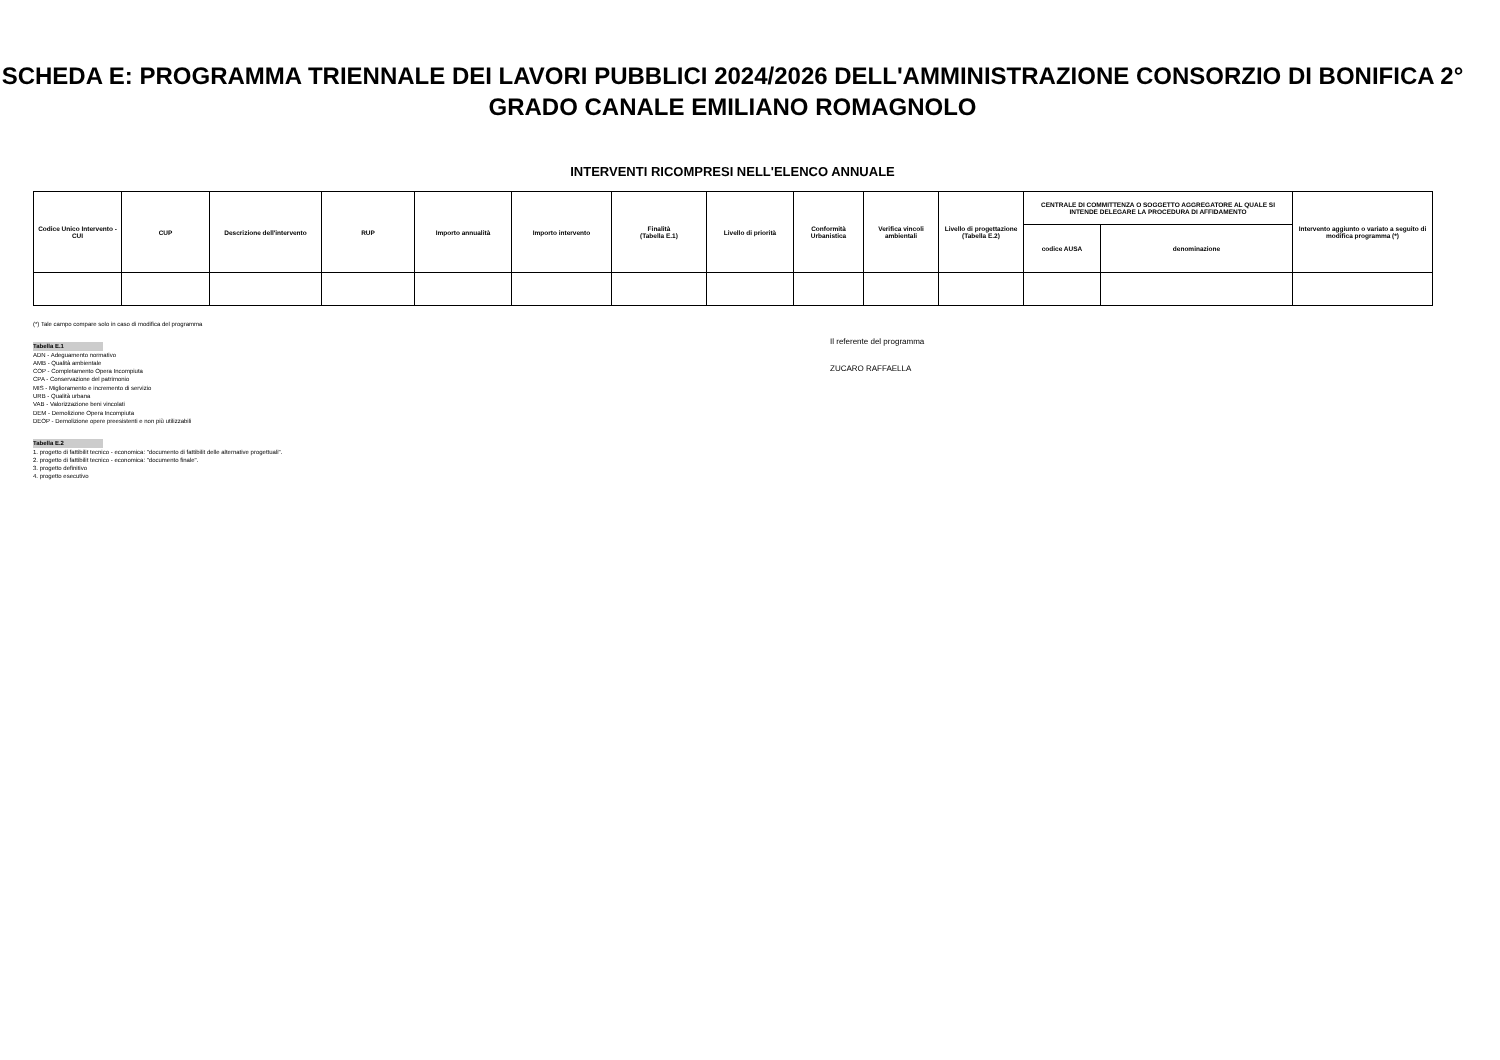SCHEDA E: PROGRAMMA TRIENNALE DEI LAVORI PUBBLICI 2024/2026 DELL'AMMINISTRAZIONE CONSORZIO DI BONIFICA 2° GRADO CANALE EMILIANO ROMAGNOLO
INTERVENTI RICOMPRESI NELL'ELENCO ANNUALE
| Codice Unico Intervento - CUI | CUP | Descrizione dell'intervento | RUP | Importo annualità | Importo intervento | Finalità (Tabella E.1) | Livello di priorità | Conformità Urbanistica | Verifica vincoli ambientali | Livello di progettazione (Tabella E.2) | CENTRALE DI COMMITTENZA O SOGGETTO AGGREGATORE AL QUALE SI INTENDE DELEGARE LA PROCEDURA DI AFFIDAMENTO | | Intervento aggiunto o variato a seguito di modifica programma (*) |
| --- | --- | --- | --- | --- | --- | --- | --- | --- | --- | --- | --- | --- | --- |
| | | | | | | | | | | | codice AUSA | denominazione | |
(*) Tale campo compare solo in caso di modifica del programma
Tabella E.1
ADN - Adeguamento normativo
AMB - Qualità ambientale
COP - Completamento Opera Incompiuta
CPA - Conservazione del patrimonio
MIS - Miglioramento e incremento di servizio
URB - Qualità urbana
VAB - Valorizzazione beni vincolati
DEM - Demolizione Opera Incompiuta
DEOP - Demolizione opere preesistenti e non più utilizzabili
Tabella E.2
1. progetto di fattibilit tecnico - economica: "documento di fattibilit delle alternative progettuali".
2. progetto di fattibilit tecnico - economica: "documento finale".
3. progetto definitivo
4. progetto esecutivo
Il referente del programma
ZUCARO RAFFAELLA